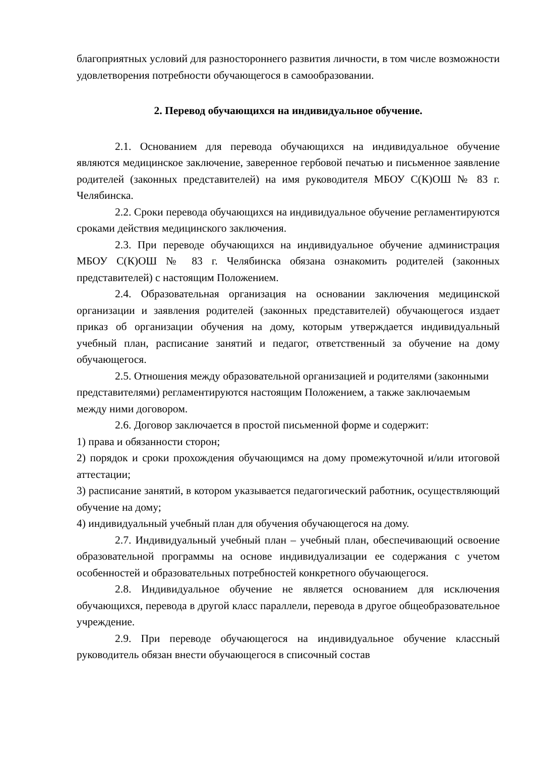благоприятных условий для разностороннего развития личности, в том числе возможности удовлетворения потребности обучающегося в самообразовании.
2. Перевод обучающихся на индивидуальное обучение.
2.1. Основанием для перевода обучающихся на индивидуальное обучение являются медицинское заключение, заверенное гербовой печатью и письменное заявление родителей (законных представителей) на имя руководителя МБОУ С(К)ОШ № 83 г. Челябинска.
2.2. Сроки перевода обучающихся на индивидуальное обучение регламентируются сроками действия медицинского заключения.
2.3. При переводе обучающихся на индивидуальное обучение администрация МБОУ С(К)ОШ № 83 г. Челябинска обязана ознакомить родителей (законных представителей) с настоящим Положением.
2.4. Образовательная организация на основании заключения медицинской организации и заявления родителей (законных представителей) обучающегося издает приказ об организации обучения на дому, которым утверждается индивидуальный учебный план, расписание занятий и педагог, ответственный за обучение на дому обучающегося.
2.5. Отношения между образовательной организацией и родителями (законными представителями) регламентируются настоящим Положением, а также заключаемым между ними договором.
2.6. Договор заключается в простой письменной форме и содержит:
1) права и обязанности сторон;
2) порядок и сроки прохождения обучающимся на дому промежуточной и/или итоговой аттестации;
3) расписание занятий, в котором указывается педагогический работник, осуществляющий обучение на дому;
4) индивидуальный учебный план для обучения обучающегося на дому.
2.7. Индивидуальный учебный план – учебный план, обеспечивающий освоение образовательной программы на основе индивидуализации ее содержания с учетом особенностей и образовательных потребностей конкретного обучающегося.
2.8. Индивидуальное обучение не является основанием для исключения обучающихся, перевода в другой класс параллели, перевода в другое общеобразовательное учреждение.
2.9. При переводе обучающегося на индивидуальное обучение классный руководитель обязан внести обучающегося в списочный состав